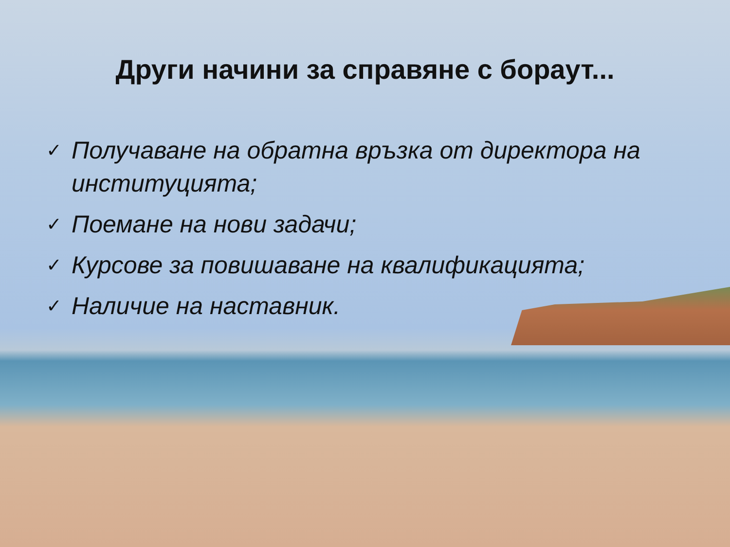Други начини за справяне с бораут...
✓ Получаване на обратна връзка от директора на институцията;
✓ Поемане на нови задачи;
✓ Курсове за повишаване на квалификацията;
✓ Наличие на наставник.